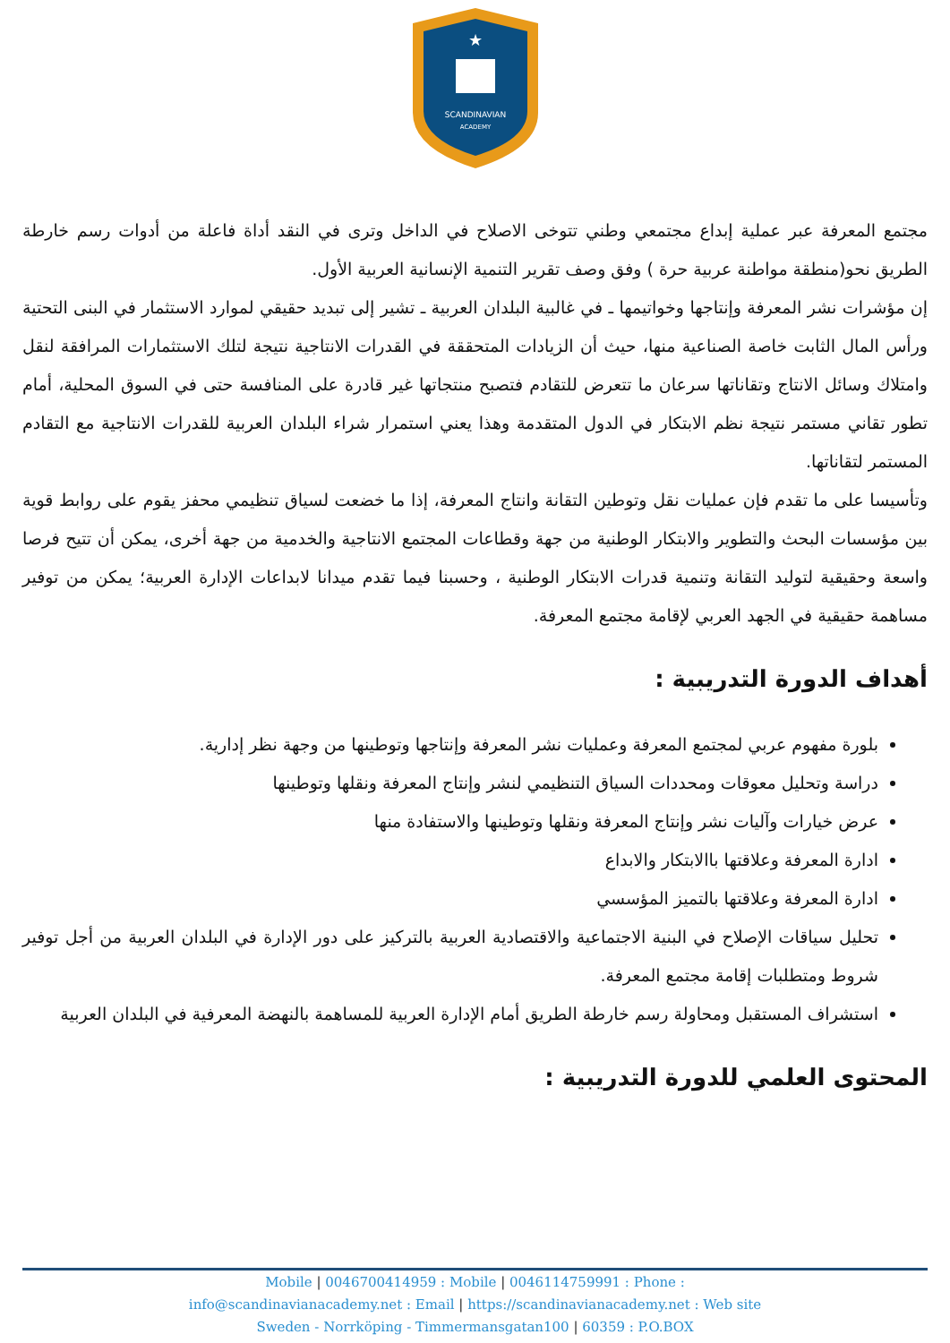SCANDINAVIAN
ACADEMY
★
مجتمع المعرفة عبر عملية إبداع مجتمعي وطني تتوخى الاصلاح في الداخل وترى في النقد أداة فاعلة من أدوات رسم خارطة الطريق نحو(منطقة مواطنة عربية حرة ) وفق وصف تقرير التنمية الإنسانية العربية الأول.
إن مؤشرات نشر المعرفة وإنتاجها وخواتيمها ـ في غالبية البلدان العربية ـ تشير إلى تبديد حقيقي لموارد الاستثمار في البنى التحتية ورأس المال الثابت خاصة الصناعية منها، حيث أن الزيادات المتحققة في القدرات الانتاجية نتيجة لتلك الاستثمارات المرافقة لنقل وامتلاك وسائل الانتاج وتقاناتها سرعان ما تتعرض للتقادم فتصبح منتجاتها غير قادرة على المنافسة حتى في السوق المحلية، أمام تطور تقاني مستمر نتيجة نظم الابتكار في الدول المتقدمة وهذا يعني استمرار شراء البلدان العربية للقدرات الانتاجية مع التقادم المستمر لتقاناتها.
وتأسيسا على ما تقدم فإن عمليات نقل وتوطين التقانة وانتاج المعرفة، إذا ما خضعت لسياق تنظيمي محفز يقوم على روابط قوية بين مؤسسات البحث والتطوير والابتكار الوطنية من جهة وقطاعات المجتمع الانتاجية والخدمية من جهة أخرى، يمكن أن تتيح فرصا واسعة وحقيقية لتوليد التقانة وتنمية قدرات الابتكار الوطنية ، وحسبنا فيما تقدم ميدانا لابداعات الإدارة العربية؛ يمكن من توفير مساهمة حقيقية في الجهد العربي لإقامة مجتمع المعرفة.
أهداف الدورة التدريبية :
بلورة مفهوم عربي لمجتمع المعرفة وعمليات نشر المعرفة وإنتاجها وتوطينها من وجهة نظر إدارية.
دراسة وتحليل معوقات ومحددات السياق التنظيمي لنشر وإنتاج المعرفة ونقلها وتوطينها
عرض خيارات وآليات نشر وإنتاج المعرفة ونقلها وتوطينها والاستفادة منها
ادارة المعرفة وعلاقتها باالابتكار والابداع
ادارة المعرفة وعلاقتها بالتميز المؤسسي
تحليل سياقات الإصلاح في البنية الاجتماعية والاقتصادية العربية بالتركيز على دور الإدارة في البلدان العربية من أجل توفير شروط ومتطلبات إقامة مجتمع المعرفة.
استشراف المستقبل ومحاولة رسم خارطة الطريق أمام الإدارة العربية للمساهمة بالنهضة المعرفية في البلدان العربية
المحتوى العلمي للدورة التدريبية :
Mobile | 0046700414959 : Mobile | 0046114759991 : Phone :
info@scandinavianacademy.net : Email | https://scandinavianacademy.net : Web site
Sweden - Norrköping - Timmermansgatan100 | 60359 : P.O.BOX